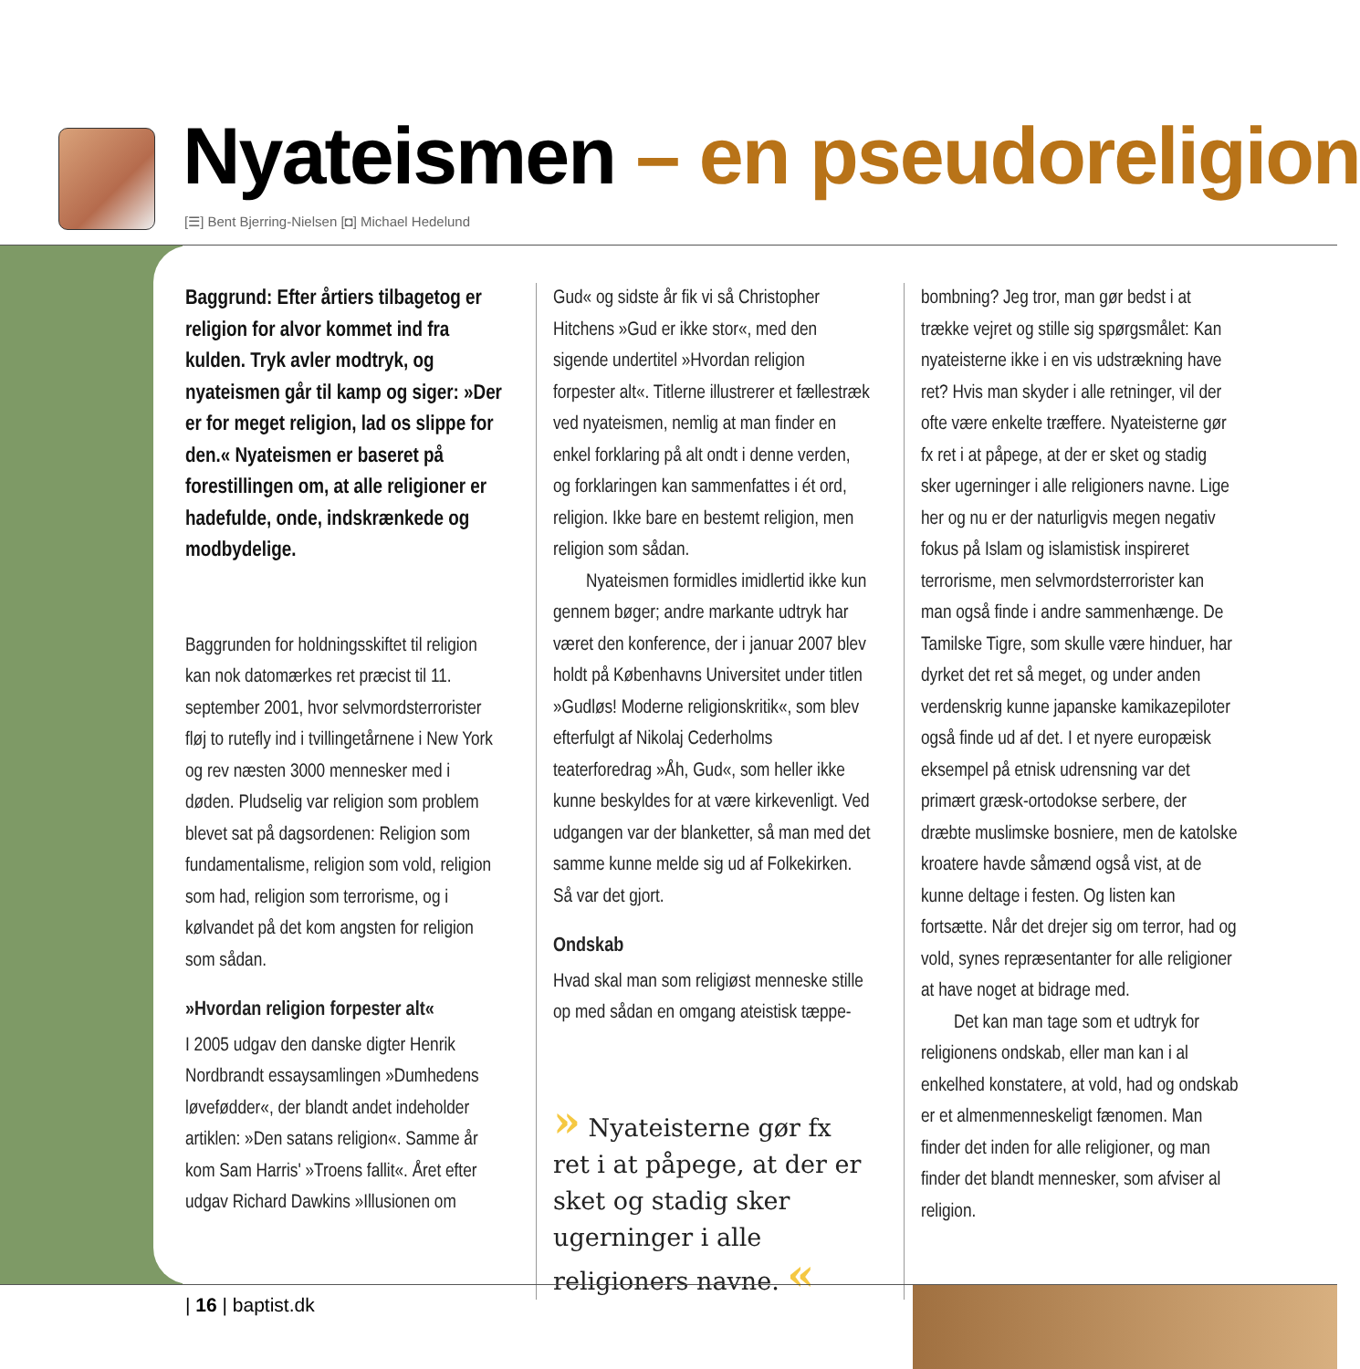Nyateismen – en pseudoreligion
[☰] Bent Bjerring-Nielsen [◘] Michael Hedelund
Baggrund: Efter årtiers tilbagetog er religion for alvor kommet ind fra kulden. Tryk avler modtryk, og nyateismen går til kamp og siger: »Der er for meget religion, lad os slippe for den.« Nyateismen er baseret på forestillingen om, at alle religioner er hadefulde, onde, indskrænkede og modbydelige.
Baggrunden for holdningsskiftet til religion kan nok datomærkes ret præcist til 11. september 2001, hvor selvmordsterrorister fløj to rutefly ind i tvillingetårnene i New York og rev næsten 3000 mennesker med i døden. Pludselig var religion som problem blevet sat på dagsordenen: Religion som fundamentalisme, religion som vold, religion som had, religion som terrorisme, og i kølvandet på det kom angsten for religion som sådan.
»Hvordan religion forpester alt«
I 2005 udgav den danske digter Henrik Nordbrandt essaysamlingen »Dumhedens løvefødder«, der blandt andet indeholder artiklen: »Den satans religion«. Samme år kom Sam Harris' »Troens fallit«. Året efter udgav Richard Dawkins »Illusionen om
Gud« og sidste år fik vi så Christopher Hitchens »Gud er ikke stor«, med den sigende undertitel »Hvordan religion forpester alt«. Titlerne illustrerer et fællestræk ved nyateismen, nemlig at man finder en enkel forklaring på alt ondt i denne verden, og forklaringen kan sammenfattes i ét ord, religion. Ikke bare en bestemt religion, men religion som sådan.
Nyateismen formidles imidlertid ikke kun gennem bøger; andre markante udtryk har været den konference, der i januar 2007 blev holdt på Københavns Universitet under titlen »Gudløs! Moderne religionskritik«, som blev efterfulgt af Nikolaj Cederholms teaterforedrag »Åh, Gud«, som heller ikke kunne beskyldes for at være kirkevenligt. Ved udgangen var der blanketter, så man med det samme kunne melde sig ud af Folkekirken. Så var det gjort.
Ondskab
Hvad skal man som religiøst menneske stille op med sådan en omgang ateistisk tæppe-
» Nyateisterne gør fx ret i at påpege, at der er sket og stadig sker ugerninger i alle religioners navne. «
bombning? Jeg tror, man gør bedst i at trække vejret og stille sig spørgsmålet: Kan nyateisterne ikke i en vis udstrækning have ret? Hvis man skyder i alle retninger, vil der ofte være enkelte træffere. Nyateisterne gør fx ret i at påpege, at der er sket og stadig sker ugerninger i alle religioners navne. Lige her og nu er der naturligvis megen negativ fokus på Islam og islamistisk inspireret terrorisme, men selvmordsterrorister kan man også finde i andre sammenhænge. De Tamilske Tigre, som skulle være hinduer, har dyrket det ret så meget, og under anden verdenskrig kunne japanske kamikazepiloter også finde ud af det. I et nyere europæisk eksempel på etnisk udrensning var det primært græsk-ortodokse serbere, der dræbte muslimske bosniere, men de katolske kroatere havde såmænd også vist, at de kunne deltage i festen. Og listen kan fortsætte. Når det drejer sig om terror, had og vold, synes repræsentanter for alle religioner at have noget at bidrage med.
Det kan man tage som et udtryk for religionens ondskab, eller man kan i al enkelhed konstatere, at vold, had og ondskab er et almenmenneskeligt fænomen. Man finder det inden for alle religioner, og man finder det blandt mennesker, som afviser al religion.
| 16 | baptist.dk